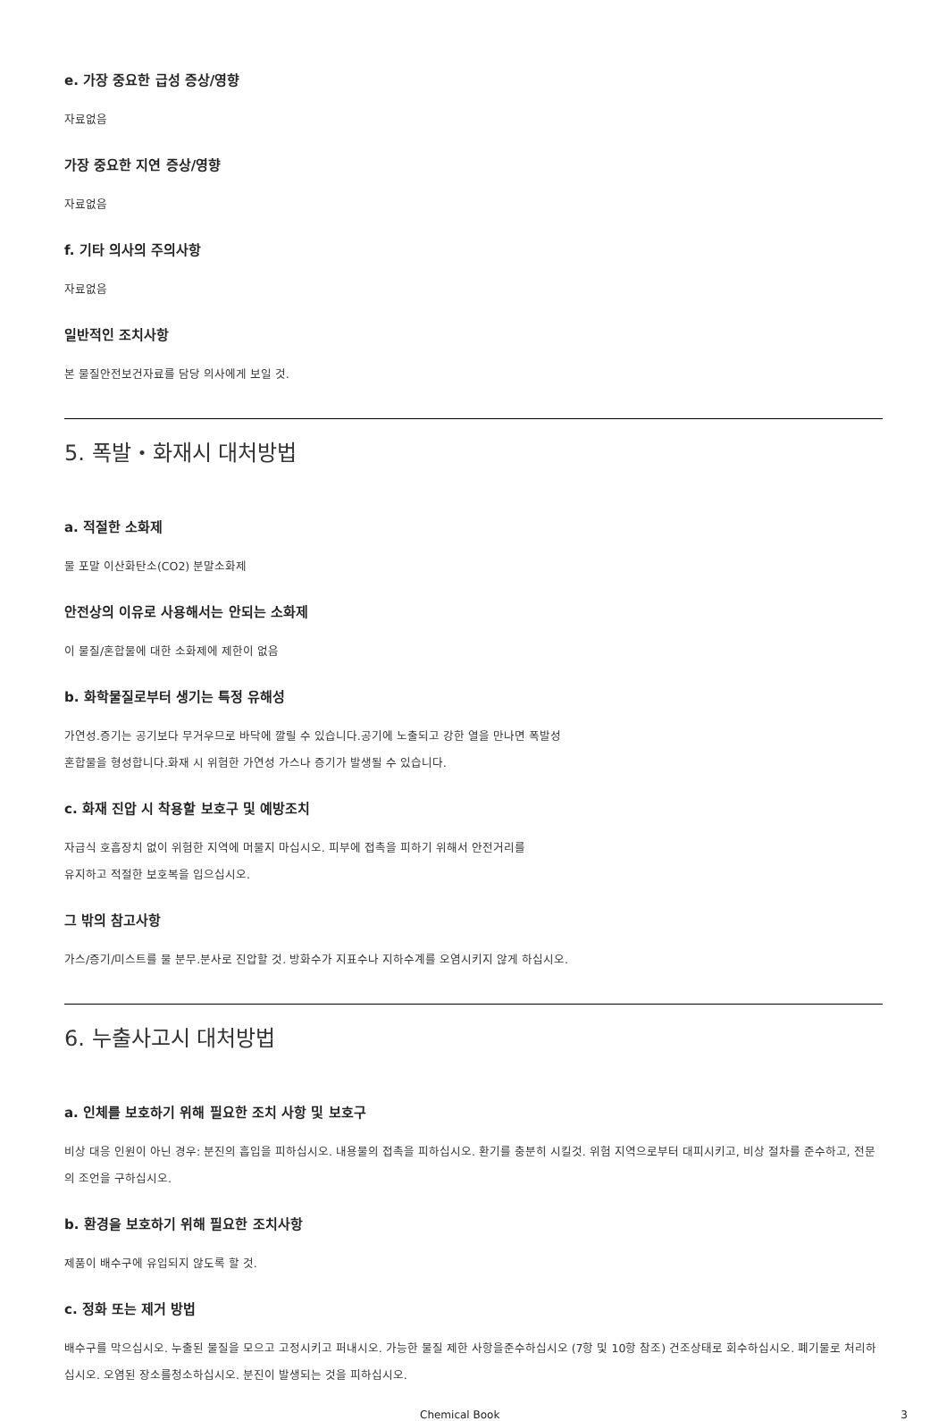e. 가장 중요한 급성 증상/영향
자료없음
가장 중요한 지연 증상/영향
자료없음
f. 기타 의사의 주의사항
자료없음
일반적인 조치사항
본 물질안전보건자료를 담당 의사에게 보일 것.
5. 폭발・화재시 대처방법
a. 적절한 소화제
물 포말 이산화탄소(CO2) 분말소화제
안전상의 이유로 사용해서는 안되는 소화제
이 물질/혼합물에 대한 소화제에 제한이 없음
b. 화학물질로부터 생기는 특정 유해성
가연성.증기는 공기보다 무거우므로 바닥에 깔릴 수 있습니다.공기에 노출되고 강한 열을 만나면 폭발성
혼합물을 형성합니다.화재 시 위험한 가연성 가스나 증기가 발생될 수 있습니다.
c. 화재 진압 시 착용할 보호구 및 예방조치
자급식 호흡장치 없이 위험한 지역에 머물지 마십시오. 피부에 접촉을 피하기 위해서 안전거리를
유지하고 적절한 보호복을 입으십시오.
그 밖의 참고사항
가스/증기/미스트를 물 분무.분사로 진압할 것. 방화수가 지표수나 지하수계를 오염시키지 않게 하십시오.
6. 누출사고시 대처방법
a. 인체를 보호하기 위해 필요한 조치 사항 및 보호구
비상 대응 인원이 아닌 경우: 분진의 흡입을 피하십시오. 내용물의 접촉을 피하십시오. 환기를 충분히 시킬것. 위험 지역으로부터 대피시키고, 비상 절차를 준수하고, 전문의 조언을 구하십시오.
b. 환경을 보호하기 위해 필요한 조치사항
제품이 배수구에 유입되지 않도록 할 것.
c. 정화 또는 제거 방법
배수구를 막으십시오. 누출된 물질을 모으고 고정시키고 퍼내시오. 가능한 물질 제한 사항을준수하십시오 (7항 및 10항 참조) 건조상태로 회수하십시오. 폐기물로 처리하십시오. 오염된 장소를청소하십시오. 분진이 발생되는 것을 피하십시오.
Chemical Book 3